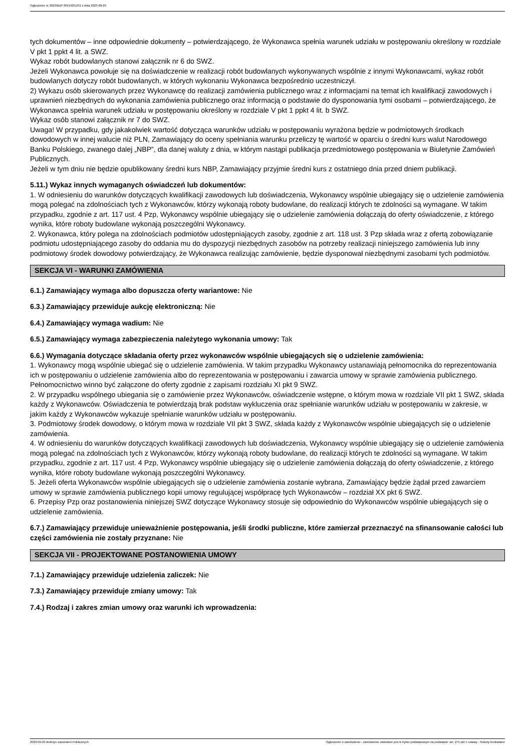Ogłoszenie nr 2023/BZP 00419251/01 z dnia 2023-09-29
tych dokumentów – inne odpowiednie dokumenty – potwierdzającego, że Wykonawca spełnia warunek udziału w postępowaniu określony w rozdziale V pkt 1 ppkt 4 lit. a SWZ.
Wykaz robót budowlanych stanowi załącznik nr 6 do SWZ.
Jeżeli Wykonawca powołuje się na doświadczenie w realizacji robót budowlanych wykonywanych wspólnie z innymi Wykonawcami, wykaz robót budowlanych dotyczy robót budowlanych, w których wykonaniu Wykonawca bezpośrednio uczestniczył.
2) Wykazu osób skierowanych przez Wykonawcę do realizacji zamówienia publicznego wraz z informacjami na temat ich kwalifikacji zawodowych i uprawnień niezbędnych do wykonania zamówienia publicznego oraz informacją o podstawie do dysponowania tymi osobami – potwierdzającego, że Wykonawca spełnia warunek udziału w postępowaniu określony w rozdziale V pkt 1 ppkt 4 lit. b SWZ.
Wykaz osób stanowi załącznik nr 7 do SWZ.
Uwaga! W przypadku, gdy jakakolwiek wartość dotycząca warunków udziału w postępowaniu wyrażona będzie w podmiotowych środkach dowodowych w innej walucie niż PLN, Zamawiający do oceny spełniania warunku przeliczy tę wartość w oparciu o średni kurs walut Narodowego Banku Polskiego, zwanego dalej „NBP”, dla danej waluty z dnia, w którym nastąpi publikacja przedmiotowego postępowania w Biuletynie Zamówień Publicznych.
Jeżeli w tym dniu nie będzie opublikowany średni kurs NBP, Zamawiający przyjmie średni kurs z ostatniego dnia przed dniem publikacji.
5.11.) Wykaz innych wymaganych oświadczeń lub dokumentów:
1. W odniesieniu do warunków dotyczących kwalifikacji zawodowych lub doświadczenia, Wykonawcy wspólnie ubiegający się o udzielenie zamówienia mogą polegać na zdolnościach tych z Wykonawców, którzy wykonają roboty budowlane, do realizacji których te zdolności są wymagane. W takim przypadku, zgodnie z art. 117 ust. 4 Pzp, Wykonawcy wspólnie ubiegający się o udzielenie zamówienia dołączają do oferty oświadczenie, z którego wynika, które roboty budowlane wykonają poszczególni Wykonawcy.
2. Wykonawca, który polega na zdolnościach podmiotów udostępniających zasoby, zgodnie z art. 118 ust. 3 Pzp składa wraz z ofertą zobowiązanie podmiotu udostępniającego zasoby do oddania mu do dyspozycji niezbędnych zasobów na potrzeby realizacji niniejszego zamówienia lub inny podmiotowy środek dowodowy potwierdzający, że Wykonawca realizując zamówienie, będzie dysponował niezbędnymi zasobami tych podmiotów.
SEKCJA VI - WARUNKI ZAMÓWIENIA
6.1.) Zamawiający wymaga albo dopuszcza oferty wariantowe: Nie
6.3.) Zamawiający przewiduje aukcję elektroniczną: Nie
6.4.) Zamawiający wymaga wadium: Nie
6.5.) Zamawiający wymaga zabezpieczenia należytego wykonania umowy: Tak
6.6.) Wymagania dotyczące składania oferty przez wykonawców wspólnie ubiegających się o udzielenie zamówienia:
1. Wykonawcy mogą wspólnie ubiegać się o udzielenie zamówienia. W takim przypadku Wykonawcy ustanawiają pełnomocnika do reprezentowania ich w postępowaniu o udzielenie zamówienia albo do reprezentowania w postępowaniu i zawarcia umowy w sprawie zamówienia publicznego. Pełnomocnictwo winno być załączone do oferty zgodnie z zapisami rozdziału XI pkt 9 SWZ.
2. W przypadku wspólnego ubiegania się o zamówienie przez Wykonawców, oświadczenie wstępne, o którym mowa w rozdziale VII pkt 1 SWZ, składa każdy z Wykonawców. Oświadczenia te potwierdzają brak podstaw wykluczenia oraz spełnianie warunków udziału w postępowaniu w zakresie, w jakim każdy z Wykonawców wykazuje spełnianie warunków udziału w postępowaniu.
3. Podmiotowy środek dowodowy, o którym mowa w rozdziale VII pkt 3 SWZ, składa każdy z Wykonawców wspólnie ubiegających się o udzielenie zamówienia.
4. W odniesieniu do warunków dotyczących kwalifikacji zawodowych lub doświadczenia, Wykonawcy wspólnie ubiegający się o udzielenie zamówienia mogą polegać na zdolnościach tych z Wykonawców, którzy wykonają roboty budowlane, do realizacji których te zdolności są wymagane. W takim przypadku, zgodnie z art. 117 ust. 4 Pzp, Wykonawcy wspólnie ubiegający się o udzielenie zamówienia dołączają do oferty oświadczenie, z którego wynika, które roboty budowlane wykonają poszczególni Wykonawcy.
5. Jeżeli oferta Wykonawców wspólnie ubiegających się o udzielenie zamówienia zostanie wybrana, Zamawiający będzie żądał przed zawarciem umowy w sprawie zamówienia publicznego kopii umowy regulującej współpracę tych Wykonawców – rozdział XX pkt 6 SWZ.
6. Przepisy Pzp oraz postanowienia niniejszej SWZ dotyczące Wykonawcy stosuje się odpowiednio do Wykonawców wspólnie ubiegających się o udzielenie zamówienia.
6.7.) Zamawiający przewiduje unieważnienie postępowania, jeśli środki publiczne, które zamierzał przeznaczyć na sfinansowanie całości lub części zamówienia nie zostały przyznane: Nie
SEKCJA VII - PROJEKTOWANE POSTANOWIENIA UMOWY
7.1.) Zamawiający przewiduje udzielenia zaliczek: Nie
7.3.) Zamawiający przewiduje zmiany umowy: Tak
7.4.) Rodzaj i zakres zmian umowy oraz warunki ich wprowadzenia:
2023-09-29 Biuletyn Zamówień Publicznych Ogłoszenie o zamówieniu - Zamówienie udzielane jest w trybie podstawowym na podstawie: art. 275 pkt 1 ustawy - Roboty budowlane